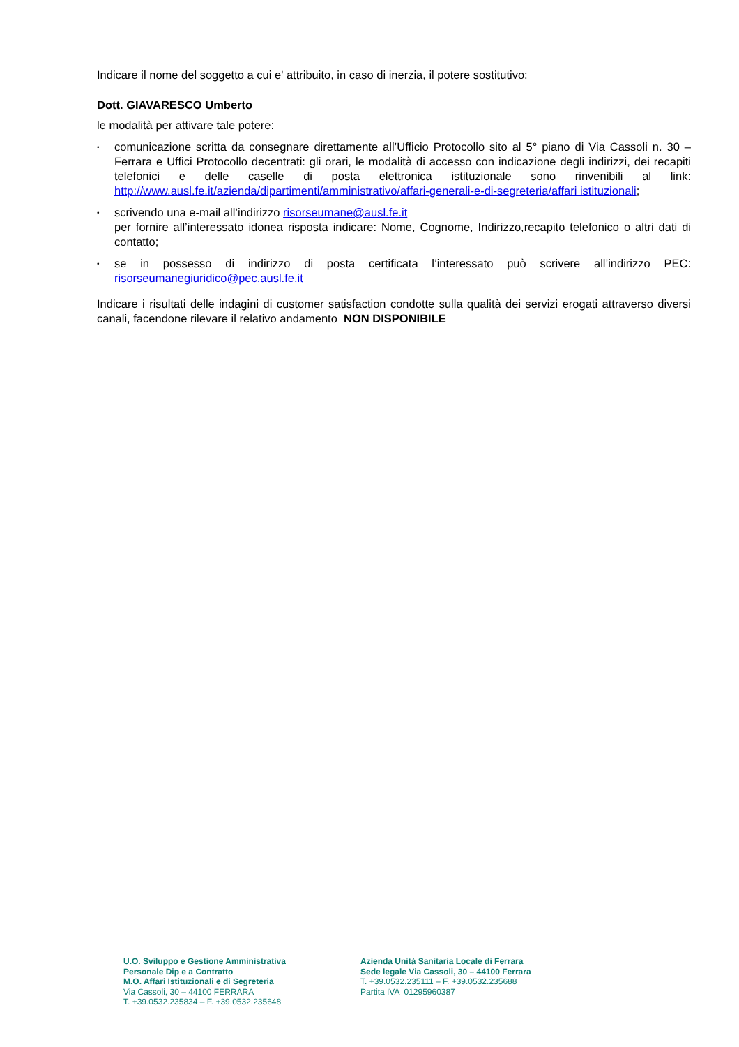Indicare il nome del soggetto a cui e' attribuito, in caso di inerzia, il potere sostitutivo:
Dott. GIAVARESCO Umberto
le modalità per attivare tale potere:
• comunicazione scritta da consegnare direttamente all’Ufficio Protocollo sito al 5° piano di Via Cassoli n. 30 – Ferrara e Uffici Protocollo decentrati: gli orari, le modalità di accesso con indicazione degli indirizzi, dei recapiti telefonici e delle caselle di posta elettronica istituzionale sono rinvenibili al link: http://www.ausl.fe.it/azienda/dipartimenti/amministrativo/affari-generali-e-di-segreteria/affari istituzionali;
• scrivendo una e-mail all’indirizzo risorseumane@ausl.fe.it
per fornire all’interessato idonea risposta indicare: Nome, Cognome, Indirizzo,recapito telefonico o altri dati di contatto;
• se in possesso di indirizzo di posta certificata l’interessato può scrivere all’indirizzo PEC: risorseumanegiuridico@pec.ausl.fe.it
Indicare i risultati delle indagini di customer satisfaction condotte sulla qualità dei servizi erogati attraverso diversi canali, facendone rilevare il relativo andamento NON DISPONIBILE
U.O. Sviluppo e Gestione Amministrativa
Personale Dip e a Contratto
M.O. Affari Istituzionali e di Segreteria
Via Cassoli, 30 – 44100 FERRARA
T. +39.0532.235834 – F. +39.0532.235648
Azienda Unità Sanitaria Locale di Ferrara
Sede legale Via Cassoli, 30 – 44100 Ferrara
T. +39.0532.235111 – F. +39.0532.235688
Partita IVA 01295960387